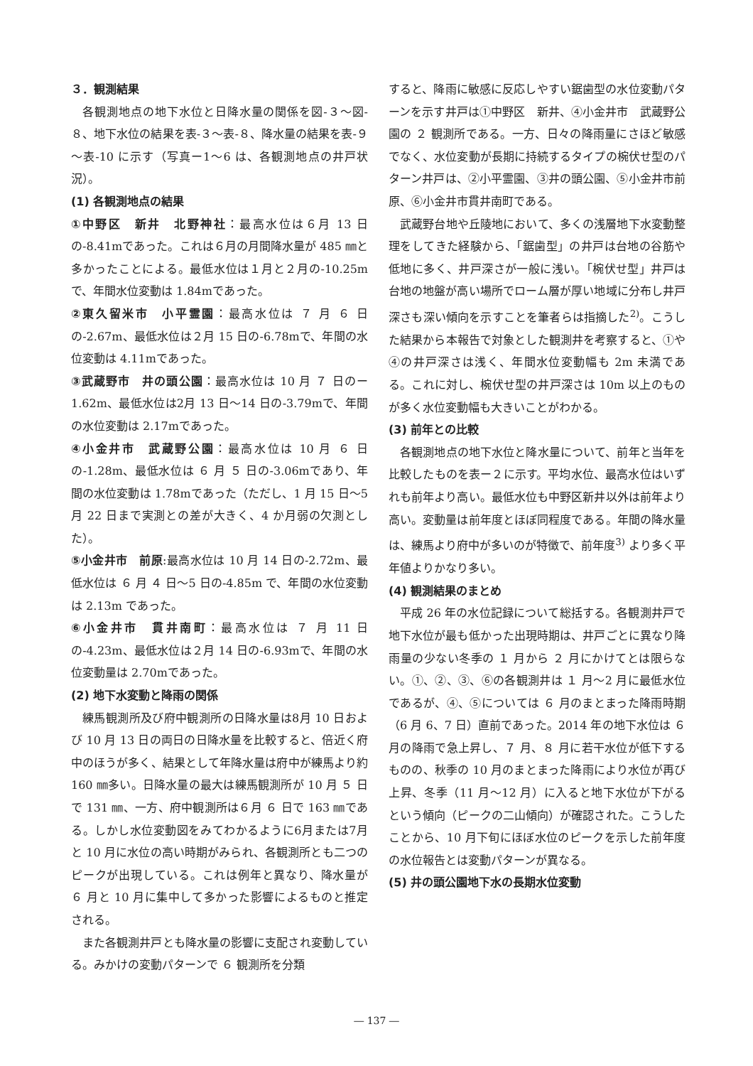３．観測結果
各観測地点の地下水位と日降水量の関係を図-３～図-８、地下水位の結果を表-３～表-８、降水量の結果を表-９～表-10 に示す（写真ー1～6 は、各観測地点の井戸状況）。
(1) 各観測地点の結果
①中野区　新井　北野神社：最高水位は６月 13 日の-8.41mであった。これは６月の月間降水量が 485 ㎜と多かったことによる。最低水位は１月と２月の-10.25mで、年間水位変動は 1.84mであった。
②東久留米市　小平霊園：最高水位は ７ 月 ６ 日の-2.67m、最低水位は２月 15 日の-6.78mで、年間の水位変動は 4.11mであった。
③武蔵野市　井の頭公園：最高水位は 10 月 ７ 日のー1.62m、最低水位は2月 13 日～14 日の-3.79mで、年間の水位変動は 2.17mであった。
④小金井市　武蔵野公園：最高水位は 10 月 ６ 日の-1.28m、最低水位は ６ 月 ５ 日の-3.06mであり、年間の水位変動は 1.78mであった（ただし、1 月 15 日～5 月 22 日まで実測との差が大きく、4 か月弱の欠測とした）。
⑤小金井市　前原:最高水位は 10 月 14 日の-2.72m、最低水位は ６ 月 ４ 日～5 日の-4.85m で、年間の水位変動は 2.13m であった。
⑥小金井市　貫井南町：最高水位は ７ 月 11 日の-4.23m、最低水位は２月 14 日の-6.93mで、年間の水位変動量は 2.70mであった。
(2) 地下水変動と降雨の関係
練馬観測所及び府中観測所の日降水量は8月 10 日および 10 月 13 日の両日の日降水量を比較すると、倍近く府中のほうが多く、結果として年降水量は府中が練馬より約 160 ㎜多い。日降水量の最大は練馬観測所が 10 月 ５ 日で 131 ㎜、一方、府中観測所は６月 ６ 日で 163 ㎜である。しかし水位変動図をみてわかるように6月または7月と 10 月に水位の高い時期がみられ、各観測所とも二つのピークが出現している。これは例年と異なり、降水量が ６ 月と 10 月に集中して多かった影響によるものと推定される。
また各観測井戸とも降水量の影響に支配され変動している。みかけの変動パターンで ６ 観測所を分類
すると、降雨に敏感に反応しやすい鋸歯型の水位変動パターンを示す井戸は①中野区　新井、④小金井市　武蔵野公園の ２ 観測所である。一方、日々の降雨量にさほど敏感でなく、水位変動が長期に持続するタイプの椀伏せ型のパターン井戸は、②小平霊園、③井の頭公園、⑤小金井市前原、⑥小金井市貫井南町である。
武蔵野台地や丘陵地において、多くの浅層地下水変動整理をしてきた経験から、「鋸歯型」の井戸は台地の谷筋や低地に多く、井戸深さが一般に浅い。「椀伏せ型」井戸は台地の地盤が高い場所でローム層が厚い地域に分布し井戸深さも深い傾向を示すことを筆者らは指摘した<sup>2)</sup>。こうした結果から本報告で対象とした観測井を考察すると、①や④の井戸深さは浅く、年間水位変動幅も 2m 未満である。これに対し、椀伏せ型の井戸深さは 10m 以上のものが多く水位変動幅も大きいことがわかる。
(3) 前年との比較
各観測地点の地下水位と降水量について、前年と当年を比較したものを表ー２に示す。平均水位、最高水位はいずれも前年より高い。最低水位も中野区新井以外は前年より高い。変動量は前年度とほぼ同程度である。年間の降水量は、練馬より府中が多いのが特徴で、前年度<sup>3)</sup> より多く平年値よりかなり多い。
(4) 観測結果のまとめ
平成 26 年の水位記録について総括する。各観測井戸で地下水位が最も低かった出現時期は、井戸ごとに異なり降雨量の少ない冬季の １ 月から ２ 月にかけてとは限らない。①、②、③、⑥の各観測井は １ 月～2 月に最低水位であるが、④、⑤については ６ 月のまとまった降雨時期（6 月 6、7 日）直前であった。2014 年の地下水位は ６ 月の降雨で急上昇し、７ 月、８ 月に若干水位が低下するものの、秋季の 10 月のまとまった降雨により水位が再び上昇、冬季（11 月～12 月）に入ると地下水位が下がるという傾向（ピークの二山傾向）が確認された。こうしたことから、10 月下旬にほぼ水位のピークを示した前年度の水位報告とは変動パターンが異なる。
(5) 井の頭公園地下水の長期水位変動
― 137 ―